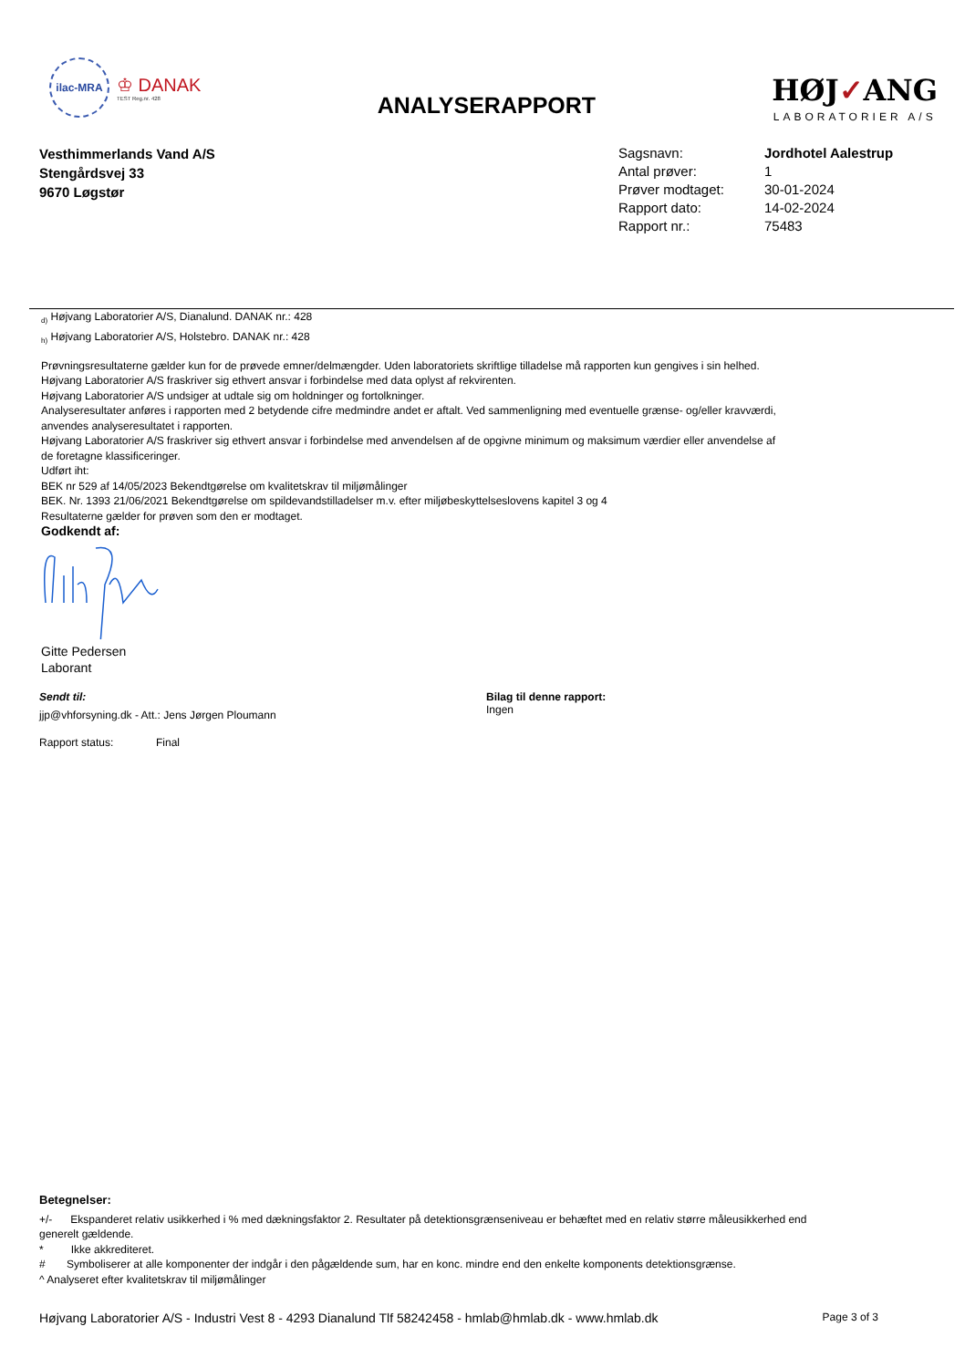ilac-MRA
♔ DANAK
TEST Reg.nr. 428
ANALYSERAPPORT
HØJ✓ANG
LABORATORIER A/S
Vesthimmerlands Vand A/S
Stengårdsvej 33
9670 Løgstør
Sagsnavn: Jordhotel Aalestrup
Antal prøver: 1
Prøver modtaget: 30-01-2024
Rapport dato: 14-02-2024
Rapport nr.: 75483
<sub>d)</sub> Højvang Laboratorier A/S, Dianalund. DANAK nr.: 428
<sub>h)</sub> Højvang Laboratorier A/S, Holstebro. DANAK nr.: 428
Prøvningsresultaterne gælder kun for de prøvede emner/delmængder. Uden laboratoriets skriftlige tilladelse må rapporten kun gengives i sin helhed.
Højvang Laboratorier A/S fraskriver sig ethvert ansvar i forbindelse med data oplyst af rekvirenten.
Højvang Laboratorier A/S undsiger at udtale sig om holdninger og fortolkninger.
Analyseresultater anføres i rapporten med 2 betydende cifre medmindre andet er aftalt. Ved sammenligning med eventuelle grænse- og/eller kravværdi,
anvendes analyseresultatet i rapporten.
Højvang Laboratorier A/S fraskriver sig ethvert ansvar i forbindelse med anvendelsen af de opgivne minimum og maksimum værdier eller anvendelse af
de foretagne klassificeringer.
Udført iht:
BEK nr 529 af 14/05/2023 Bekendtgørelse om kvalitetskrav til miljømålinger
BEK. Nr. 1393 21/06/2021 Bekendtgørelse om spildevandstilladelser m.v. efter miljøbeskyttelseslovens kapitel 3 og 4
Resultaterne gælder for prøven som den er modtaget.
Godkendt af:
Gitte Pedersen
Laborant
Sendt til:
jjp@vhforsyning.dk - Att.: Jens Jørgen Ploumann
Rapport status: Final
Bilag til denne rapport:
Ingen
Betegnelser:
+/- Ekspanderet relativ usikkerhed i % med dækningsfaktor 2. Resultater på detektionsgrænseniveau er behæftet med en relativ større måleusikkerhed end generelt gældende.
* Ikke akkrediteret.
# Symboliserer at alle komponenter der indgår i den pågældende sum, har en konc. mindre end den enkelte komponents detektionsgrænse.
^ Analyseret efter kvalitetskrav til miljømålinger
Højvang Laboratorier A/S - Industri Vest 8 - 4293 Dianalund Tlf 58242458 - hmlab@hmlab.dk - www.hmlab.dk Page 3 of 3